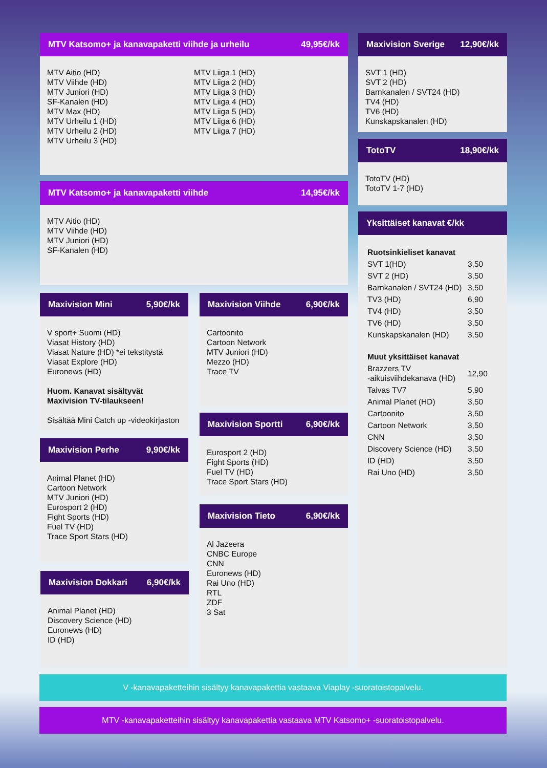MTV Katsomo+ ja kanavapaketti viihde ja urheilu 49,95€/kk
MTV Aitio (HD)
MTV Viihde (HD)
MTV Juniori (HD)
SF-Kanalen (HD)
MTV Max (HD)
MTV Urheilu 1 (HD)
MTV Urheilu 2 (HD)
MTV Urheilu 3 (HD)
MTV Liiga 1 (HD)
MTV Liiga 2 (HD)
MTV Liiga 3 (HD)
MTV Liiga 4 (HD)
MTV Liiga 5 (HD)
MTV Liiga 6 (HD)
MTV Liiga 7 (HD)
MTV Katsomo+ ja kanavapaketti viihde 14,95€/kk
MTV Aitio (HD)
MTV Viihde (HD)
MTV Juniori (HD)
SF-Kanalen (HD)
Maxivision Mini 5,90€/kk
V sport+ Suomi (HD)
Viasat History (HD)
Viasat Nature (HD) *ei tekstitystä
Viasat Explore (HD)
Euronews (HD)
Huom. Kanavat sisältyvät Maxivision TV-tilaukseen!
Sisältää Mini Catch up -videokirjaston
Maxivision Perhe 9,90€/kk
Animal Planet (HD)
Cartoon Network
MTV Juniori (HD)
Eurosport 2 (HD)
Fight Sports (HD)
Fuel TV (HD)
Trace Sport Stars (HD)
Maxivision Dokkari 6,90€/kk
Animal Planet (HD)
Discovery Science (HD)
Euronews (HD)
ID (HD)
Maxivision Viihde 6,90€/kk
Cartoonito
Cartoon Network
MTV Juniori (HD)
Mezzo (HD)
Trace TV
Maxivision Sportti 6,90€/kk
Eurosport 2 (HD)
Fight Sports (HD)
Fuel TV (HD)
Trace Sport Stars (HD)
Maxivision Tieto 6,90€/kk
Al Jazeera
CNBC Europe
CNN
Euronews (HD)
Rai Uno (HD)
RTL
ZDF
3 Sat
Maxivision Sverige 12,90€/kk
SVT 1 (HD)
SVT 2 (HD)
Barnkanalen / SVT24 (HD)
TV4 (HD)
TV6 (HD)
Kunskapskanalen (HD)
TotoTV 18,90€/kk
TotoTV (HD)
TotoTV 1-7 (HD)
Yksittäiset kanavat €/kk
| Ruotsinkieliset kanavat | |
| SVT 1(HD) | 3,50 |
| SVT 2 (HD) | 3,50 |
| Barnkanalen / SVT24 (HD) | 3,50 |
| TV3 (HD) | 6,90 |
| TV4 (HD) | 3,50 |
| TV6 (HD) | 3,50 |
| Kunskapskanalen (HD) | 3,50 |
| Muut yksittäiset kanavat | |
| Brazzers TV -aikuisviihdekanava (HD) | 12,90 |
| Taivas TV7 | 5,90 |
| Animal Planet (HD) | 3,50 |
| Cartoonito | 3,50 |
| Cartoon Network | 3,50 |
| CNN | 3,50 |
| Discovery Science (HD) | 3,50 |
| ID (HD) | 3,50 |
| Rai Uno (HD) | 3,50 |
V -kanavapaketteihin sisältyy kanavapakettia vastaava Viaplay -suoratoistopalvelu.
MTV -kanavapaketteihin sisältyy kanavapakettia vastaava MTV Katsomo+ -suoratoistopalvelu.